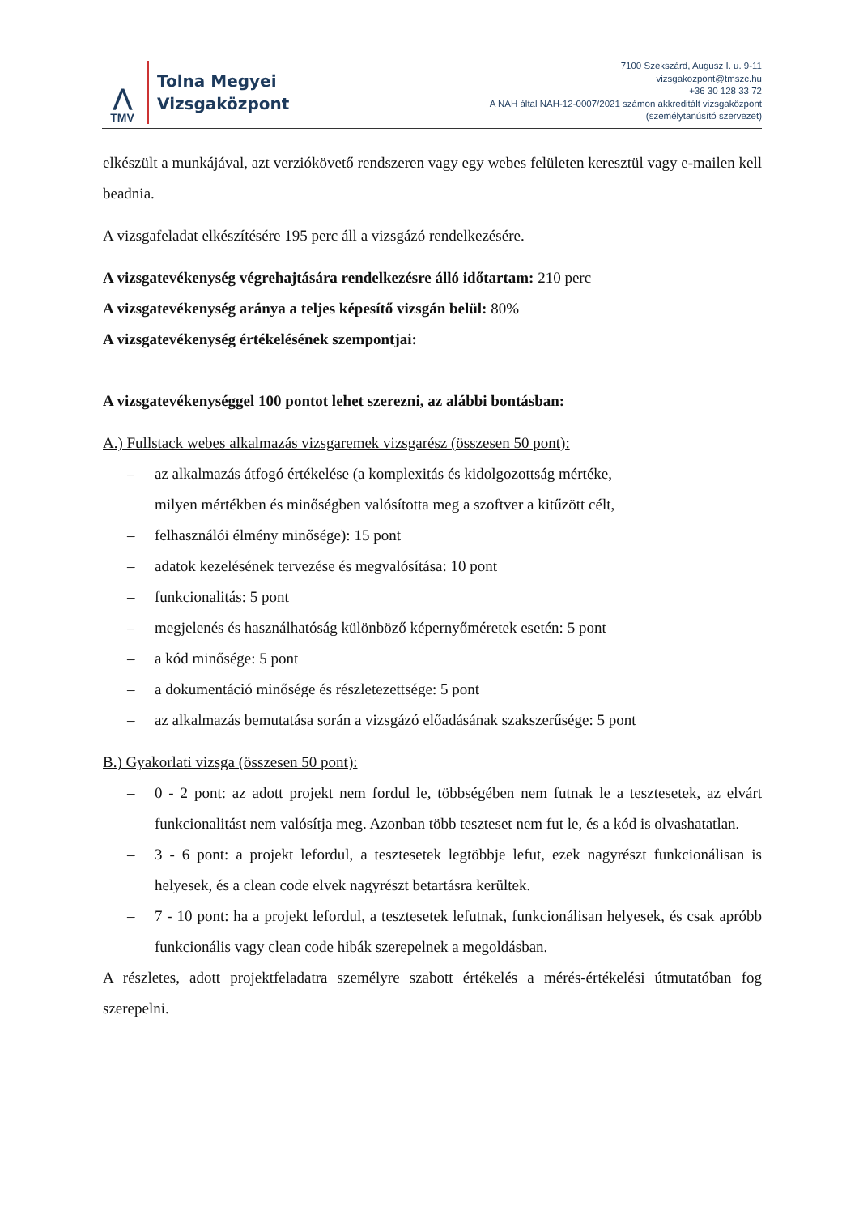⋀
TMV
Tolna Megyei
Vizsgaközpont
7100 Szekszárd, Augusz I. u. 9-11
vizsgakozpont@tmszc.hu
+36 30 128 33 72
A NAH által NAH-12-0007/2021 számon akkreditált vizsgaközpont
(személytanúsító szervezet)
elkészült a munkájával, azt verziókövető rendszeren vagy egy webes felületen keresztül vagy e-mailen kell beadnia.
A vizsgafeladat elkészítésére 195 perc áll a vizsgázó rendelkezésére.
A vizsgatevékenység végrehajtására rendelkezésre álló időtartam: 210 perc
A vizsgatevékenység aránya a teljes képesítő vizsgán belül: 80%
A vizsgatevékenység értékelésének szempontjai:
A vizsgatevékenységgel 100 pontot lehet szerezni, az alábbi bontásban:
A.) Fullstack webes alkalmazás vizsgaremek vizsgarész (összesen 50 pont):
– az alkalmazás átfogó értékelése (a komplexitás és kidolgozottság mértéke,
milyen mértékben és minőségben valósította meg a szoftver a kitűzött célt,
– felhasználói élmény minősége): 15 pont
– adatok kezelésének tervezése és megvalósítása: 10 pont
– funkcionalitás: 5 pont
– megjelenés és használhatóság különböző képernyőméretek esetén: 5 pont
– a kód minősége: 5 pont
– a dokumentáció minősége és részletezettsége: 5 pont
– az alkalmazás bemutatása során a vizsgázó előadásának szakszerűsége: 5 pont
B.) Gyakorlati vizsga (összesen 50 pont):
– 0 - 2 pont: az adott projekt nem fordul le, többségében nem futnak le a tesztesetek, az elvárt funkcionalitást nem valósítja meg. Azonban több teszteset nem fut le, és a kód is olvashatatlan.
– 3 - 6 pont: a projekt lefordul, a tesztesetek legtöbbje lefut, ezek nagyrészt funkcionálisan is helyesek, és a clean code elvek nagyrészt betartásra kerültek.
– 7 - 10 pont: ha a projekt lefordul, a tesztesetek lefutnak, funkcionálisan helyesek, és csak apróbb funkcionális vagy clean code hibák szerepelnek a megoldásban.
A részletes, adott projektfeladatra személyre szabott értékelés a mérés-értékelési útmutatóban fog szerepelni.